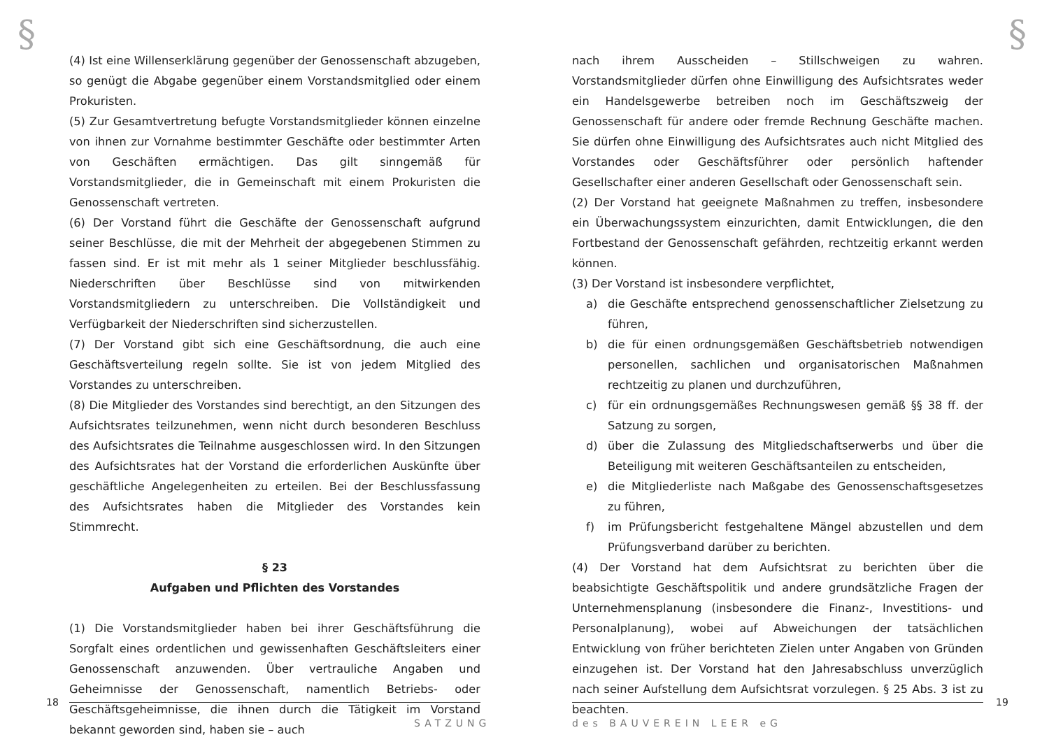§
(4) Ist eine Willenserklärung gegenüber der Genossenschaft abzugeben, so genügt die Abgabe gegenüber einem Vorstandsmitglied oder einem Prokuristen.
(5) Zur Gesamtvertretung befugte Vorstandsmitglieder können einzelne von ihnen zur Vornahme bestimmter Geschäfte oder bestimmter Arten von Geschäften ermächtigen. Das gilt sinngemäß für Vorstandsmitglieder, die in Gemeinschaft mit einem Prokuristen die Genossenschaft vertreten.
(6) Der Vorstand führt die Geschäfte der Genossenschaft aufgrund seiner Beschlüsse, die mit der Mehrheit der abgegebenen Stimmen zu fassen sind. Er ist mit mehr als 1 seiner Mitglieder beschlussfähig. Niederschriften über Beschlüsse sind von mitwirkenden Vorstandsmitgliedern zu unterschreiben. Die Vollständigkeit und Verfügbarkeit der Niederschriften sind sicherzustellen.
(7) Der Vorstand gibt sich eine Geschäftsordnung, die auch eine Geschäftsverteilung regeln sollte. Sie ist von jedem Mitglied des Vorstandes zu unterschreiben.
(8) Die Mitglieder des Vorstandes sind berechtigt, an den Sitzungen des Aufsichtsrates teilzunehmen, wenn nicht durch besonderen Beschluss des Aufsichtsrates die Teilnahme ausgeschlossen wird. In den Sitzungen des Aufsichtsrates hat der Vorstand die erforderlichen Auskünfte über geschäftliche Angelegenheiten zu erteilen. Bei der Beschlussfassung des Aufsichtsrates haben die Mitglieder des Vorstandes kein Stimmrecht.
§ 23
Aufgaben und Pflichten des Vorstandes
(1) Die Vorstandsmitglieder haben bei ihrer Geschäftsführung die Sorgfalt eines ordentlichen und gewissenhaften Geschäftsleiters einer Genossenschaft anzuwenden. Über vertrauliche Angaben und Geheimnisse der Genossenschaft, namentlich Betriebs- oder Geschäftsgeheimnisse, die ihnen durch die Tätigkeit im Vorstand bekannt geworden sind, haben sie – auch
18
SATZUNG
§
nach ihrem Ausscheiden – Stillschweigen zu wahren. Vorstandsmitglieder dürfen ohne Einwilligung des Aufsichtsrates weder ein Handelsgewerbe betreiben noch im Geschäftszweig der Genossenschaft für andere oder fremde Rechnung Geschäfte machen. Sie dürfen ohne Einwilligung des Aufsichtsrates auch nicht Mitglied des Vorstandes oder Geschäftsführer oder persönlich haftender Gesellschafter einer anderen Gesellschaft oder Genossenschaft sein.
(2) Der Vorstand hat geeignete Maßnahmen zu treffen, insbesondere ein Überwachungssystem einzurichten, damit Entwicklungen, die den Fortbestand der Genossenschaft gefährden, rechtzeitig erkannt werden können.
(3) Der Vorstand ist insbesondere verpflichtet,
a) die Geschäfte entsprechend genossenschaftlicher Zielsetzung zu führen,
b) die für einen ordnungsgemäßen Geschäftsbetrieb notwendigen personellen, sachlichen und organisatorischen Maßnahmen rechtzeitig zu planen und durchzuführen,
c) für ein ordnungsgemäßes Rechnungswesen gemäß §§ 38 ff. der Satzung zu sorgen,
d) über die Zulassung des Mitgliedschaftserwerbs und über die Beteiligung mit weiteren Geschäftsanteilen zu entscheiden,
e) die Mitgliederliste nach Maßgabe des Genossenschaftsgesetzes zu führen,
f) im Prüfungsbericht festgehaltene Mängel abzustellen und dem Prüfungsverband darüber zu berichten.
(4) Der Vorstand hat dem Aufsichtsrat zu berichten über die beabsichtigte Geschäftspolitik und andere grundsätzliche Fragen der Unternehmensplanung (insbesondere die Finanz-, Investitions- und Personalplanung), wobei auf Abweichungen der tatsächlichen Entwicklung von früher berichteten Zielen unter Angaben von Gründen einzugehen ist. Der Vorstand hat den Jahresabschluss unverzüglich nach seiner Aufstellung dem Aufsichtsrat vorzulegen. § 25 Abs. 3 ist zu beachten.
19
des BAUVEREIN LEER eG